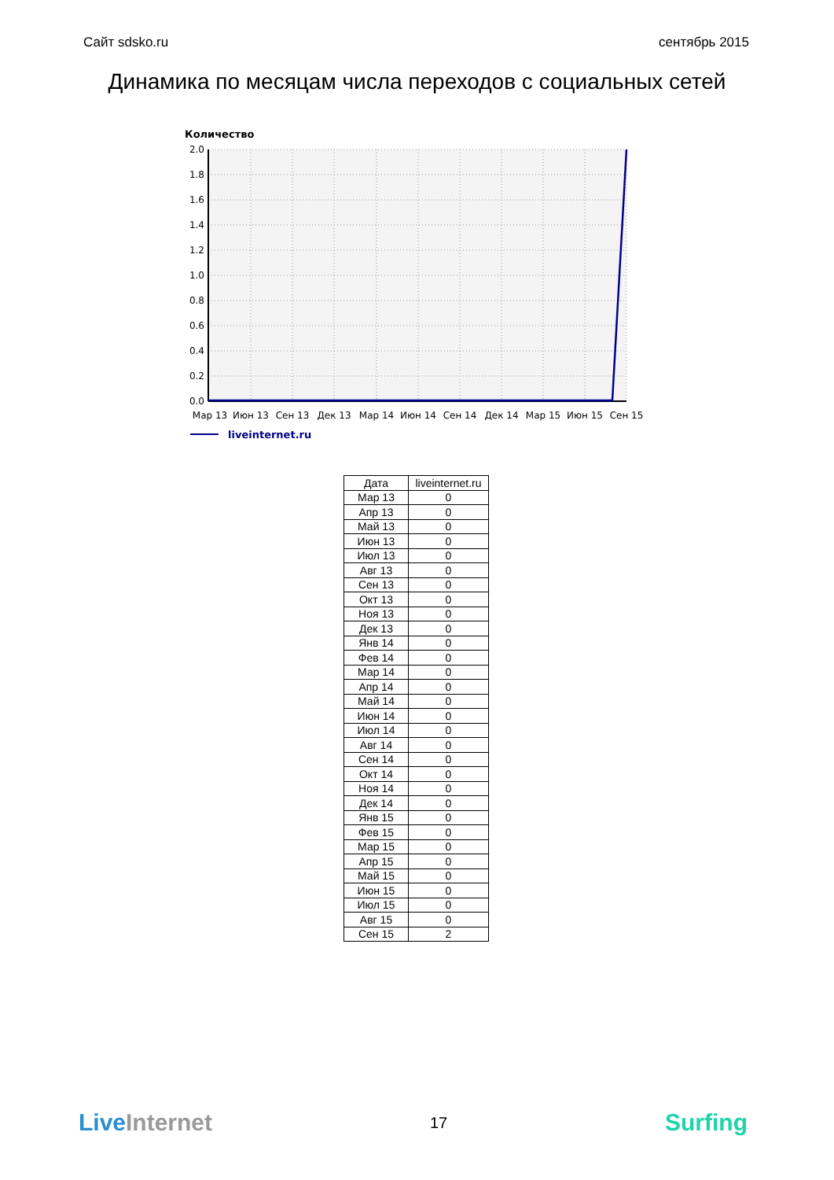Сайт sdsko.ru сентябрь 2015
Динамика по месяцам числа переходов с социальных сетей
Количество
2.0
1.8
1.6
1.4
1.2
1.0
0.8
0.6
0.4
0.2
0.0
Мар 13
Июн 13
Сен 13
Дек 13
Мар 14
Июн 14
Сен 14
Дек 14
Мар 15
Июн 15
Сен 15
liveinternet.ru
| Дата | liveinternet.ru |
| --- | --- |
| Мар 13 | 0 |
| Апр 13 | 0 |
| Май 13 | 0 |
| Июн 13 | 0 |
| Июл 13 | 0 |
| Авг 13 | 0 |
| Сен 13 | 0 |
| Окт 13 | 0 |
| Ноя 13 | 0 |
| Дек 13 | 0 |
| Янв 14 | 0 |
| Фев 14 | 0 |
| Мар 14 | 0 |
| Апр 14 | 0 |
| Май 14 | 0 |
| Июн 14 | 0 |
| Июл 14 | 0 |
| Авг 14 | 0 |
| Сен 14 | 0 |
| Окт 14 | 0 |
| Ноя 14 | 0 |
| Дек 14 | 0 |
| Янв 15 | 0 |
| Фев 15 | 0 |
| Мар 15 | 0 |
| Апр 15 | 0 |
| Май 15 | 0 |
| Июн 15 | 0 |
| Июл 15 | 0 |
| Авг 15 | 0 |
| Сен 15 | 2 |
Live Internet 17 Surfing